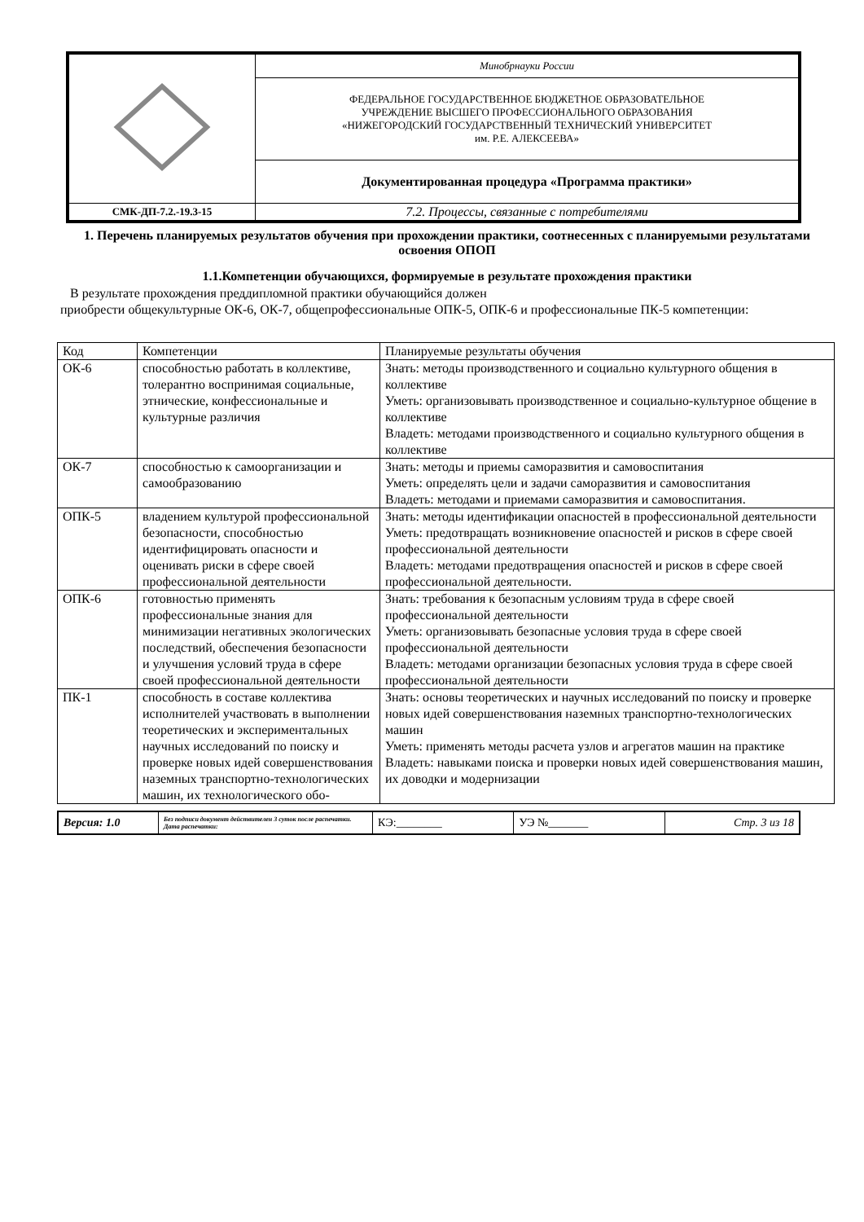| | Минобрнауки России |
| | ФЕДЕРАЛЬНОЕ ГОСУДАРСТВЕННОЕ БЮДЖЕТНОЕ ОБРАЗОВАТЕЛЬНОЕ УЧРЕЖДЕНИЕ ВЫСШЕГО ПРОФЕССИОНАЛЬНОГО ОБРАЗОВАНИЯ «НИЖЕГОРОДСКИЙ ГОСУДАРСТВЕННЫЙ ТЕХНИЧЕСКИЙ УНИВЕРСИТЕТ им. Р.Е. АЛЕКСЕЕВА» |
| | Документированная процедура «Программа практики» |
| СМК-ДП-7.2.-19.3-15 | 7.2. Процессы, связанные с потребителями |
1. Перечень планируемых результатов обучения при прохождении практики, соотнесенных с планируемыми результатами освоения ОПОП
1.1.Компетенции обучающихся, формируемые в результате прохождения практики
В результате прохождения преддипломной практики обучающийся должен
приобрести общекультурные ОК-6, ОК-7, общепрофессиональные ОПК-5, ОПК-6 и профессиональные ПК-5 компетенции:
| Код | Компетенции | Планируемые результаты обучения |
| ОК-6 | способностью работать в коллективе, толерантно воспринимая социальные, этнические, конфессиональные и культурные различия | Знать: методы производственного и социально культурного общения в коллективе Уметь: организовывать производственное и социально-культурное общение в коллективе Владеть: методами производственного и социально культурного общения в коллективе |
| ОК-7 | способностью к самоорганизации и самообразованию | Знать: методы и приемы саморазвития и самовоспитания Уметь: определять цели и задачи саморазвития и самовоспитания Владеть: методами и приемами саморазвития и самовоспитания. |
| ОПК-5 | владением культурой профессиональной безопасности, способностью идентифицировать опасности и оценивать риски в сфере своей профессиональной деятельности | Знать: методы идентификации опасностей в профессиональной деятельности Уметь: предотвращать возникновение опасностей и рисков в сфере своей профессиональной деятельности Владеть: методами предотвращения опасностей и рисков в сфере своей профессиональной деятельности. |
| ОПК-6 | готовностью применять профессиональные знания для минимизации негативных экологических последствий, обеспечения безопасности и улучшения условий труда в сфере своей профессиональной деятельности | Знать: требования к безопасным условиям труда в сфере своей профессиональной деятельности Уметь: организовывать безопасные условия труда в сфере своей профессиональной деятельности Владеть: методами организации безопасных условия труда в сфере своей профессиональной деятельности |
| ПК-1 | способность в составе коллектива исполнителей участвовать в выполнении теоретических и экспериментальных научных исследований по поиску и проверке новых идей совершенствования наземных транспортно-технологических машин, их технологического обо- | Знать: основы теоретических и научных исследований по поиску и проверке новых идей совершенствования наземных транспортно-технологических машин Уметь: применять методы расчета узлов и агрегатов машин на практике Владеть: навыками поиска и проверки новых идей совершенствования машин, их доводки и модернизации |
| Версия: 1.0 | Без подписи документ действителен 3 суток после распечатки. Дата распечатки: | КЭ:________ | УЭ №_______ | Стр. 3 из 18 |